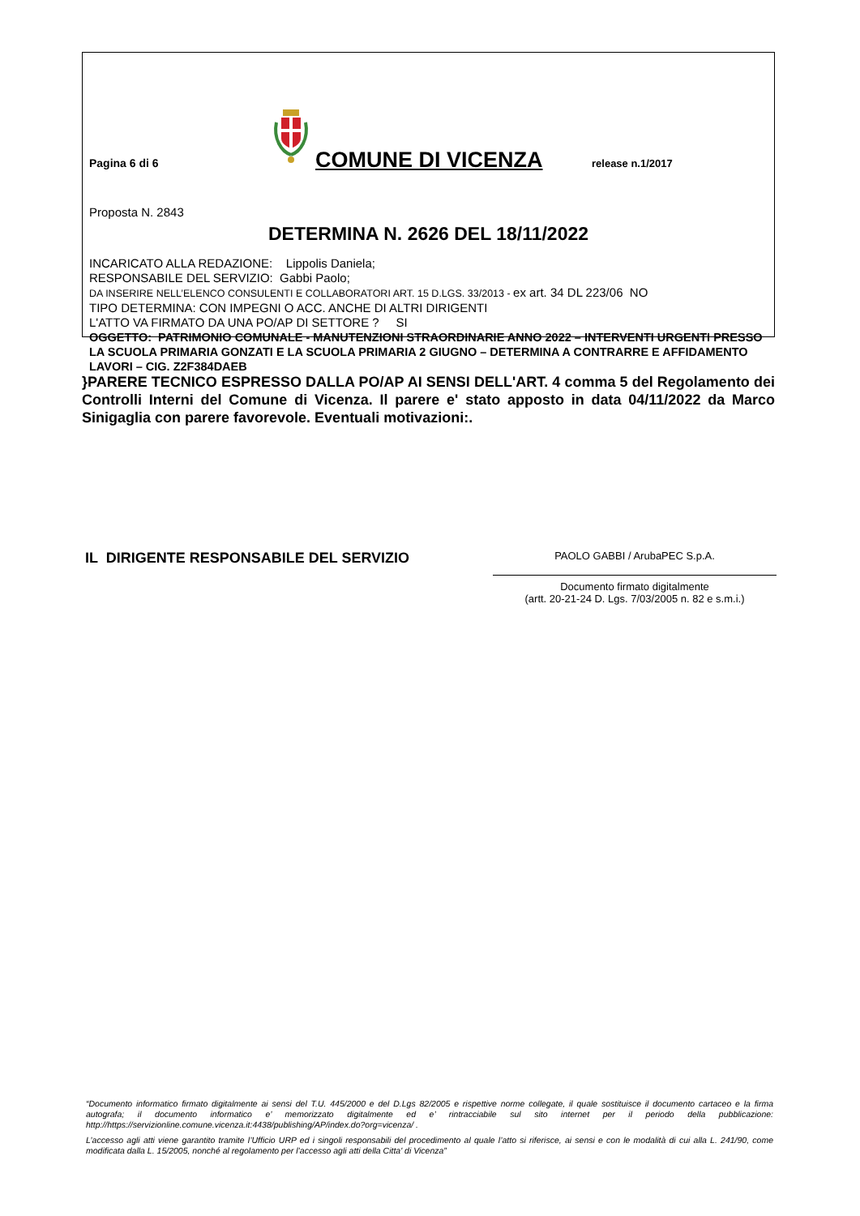Pagina 6 di 6
COMUNE DI VICENZA
release n.1/2017
Proposta N. 2843
DETERMINA N. 2626 DEL 18/11/2022
INCARICATO ALLA REDAZIONE: Lippolis Daniela;
RESPONSABILE DEL SERVIZIO: Gabbi Paolo;
DA INSERIRE NELL’ELENCO CONSULENTI E COLLABORATORI ART. 15 D.LGS. 33/2013 - ex art. 34 DL 223/06 NO
TIPO DETERMINA: CON IMPEGNI O ACC. ANCHE DI ALTRI DIRIGENTI
L'ATTO VA FIRMATO DA UNA PO/AP DI SETTORE ? SI
OGGETTO: PATRIMONIO COMUNALE - MANUTENZIONI STRAORDINARIE ANNO 2022 – INTERVENTI URGENTI PRESSO LA SCUOLA PRIMARIA GONZATI E LA SCUOLA PRIMARIA 2 GIUGNO – DETERMINA A CONTRARRE E AFFIDAMENTO LAVORI – CIG. Z2F384DAEB
}PARERE TECNICO ESPRESSO DALLA PO/AP AI SENSI DELL'ART. 4 comma 5 del Regolamento dei Controlli Interni del Comune di Vicenza. Il parere e' stato apposto in data 04/11/2022 da Marco Sinigaglia con parere favorevole. Eventuali motivazioni:.
IL DIRIGENTE RESPONSABILE DEL SERVIZIO
PAOLO GABBI / ArubaPEC S.p.A.
Documento firmato digitalmente
(artt. 20-21-24 D. Lgs. 7/03/2005 n. 82 e s.m.i.)
“Documento informatico firmato digitalmente ai sensi del T.U. 445/2000 e del D.Lgs 82/2005 e rispettive norme collegate, il quale sostituisce il documento cartaceo e la firma autografa; il documento informatico e’ memorizzato digitalmente ed e’ rintracciabile sul sito internet per il periodo della pubblicazione: http://https://servizionline.comune.vicenza.it:4438/publishing/AP/index.do?org=vicenza/ .
L’accesso agli atti viene garantito tramite l’Ufficio URP ed i singoli responsabili del procedimento al quale l’atto si riferisce, ai sensi e con le modalità di cui alla L. 241/90, come modificata dalla L. 15/2005, nonché al regolamento per l’accesso agli atti della Citta' di Vicenza”